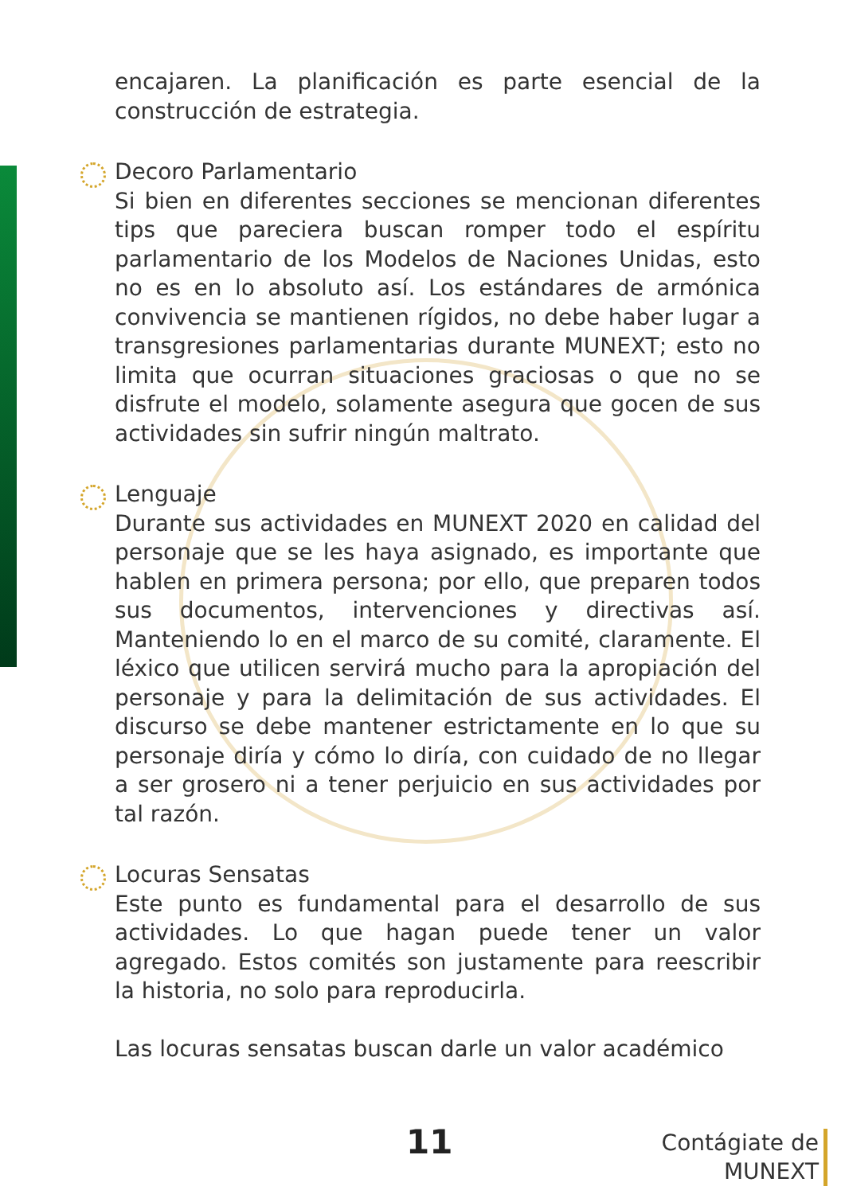encajaren. La planificación es parte esencial de la construcción de estrategia.
Decoro Parlamentario
Si bien en diferentes secciones se mencionan diferentes tips que pareciera buscan romper todo el espíritu parlamentario de los Modelos de Naciones Unidas, esto no es en lo absoluto así. Los estándares de armónica convivencia se mantienen rígidos, no debe haber lugar a transgresiones parlamentarias durante MUNEXT; esto no limita que ocurran situaciones graciosas o que no se disfrute el modelo, solamente asegura que gocen de sus actividades sin sufrir ningún maltrato.
Lenguaje
Durante sus actividades en MUNEXT 2020 en calidad del personaje que se les haya asignado, es importante que hablen en primera persona; por ello, que preparen todos sus documentos, intervenciones y directivas así. Manteniendo lo en el marco de su comité, claramente. El léxico que utilicen servirá mucho para la apropiación del personaje y para la delimitación de sus actividades. El discurso se debe mantener estrictamente en lo que su personaje diría y cómo lo diría, con cuidado de no llegar a ser grosero ni a tener perjuicio en sus actividades por tal razón.
Locuras Sensatas
Este punto es fundamental para el desarrollo de sus actividades. Lo que hagan puede tener un valor agregado. Estos comités son justamente para reescribir la historia, no solo para reproducirla.
Las locuras sensatas buscan darle un valor académico
11
Contágiate de
MUNEXT